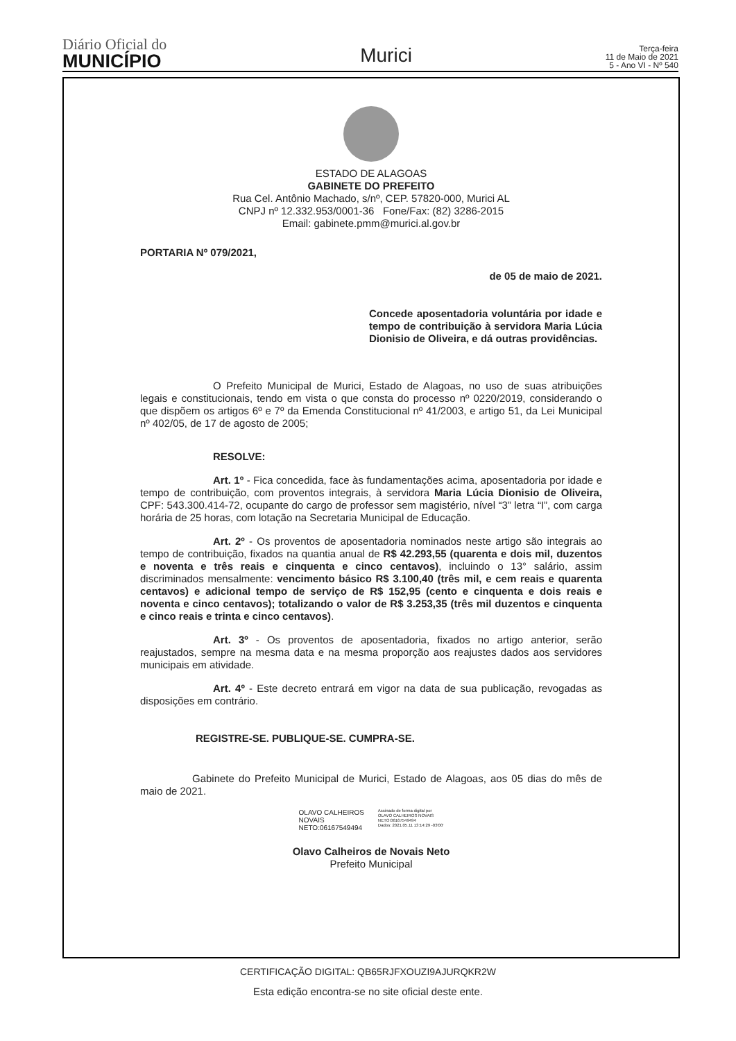Diário Oficial do
MUNICÍPIO
Murici
Terça-feira
11 de Maio de 2021
5 - Ano VI - Nº 540
ESTADO DE ALAGOAS
GABINETE DO PREFEITO
Rua Cel. Antônio Machado, s/nº, CEP. 57820-000, Murici AL
CNPJ nº 12.332.953/0001-36 Fone/Fax: (82) 3286-2015
Email: gabinete.pmm@murici.al.gov.br
PORTARIA Nº 079/2021,
de 05 de maio de 2021.
Concede aposentadoria voluntária por idade e tempo de contribuição à servidora Maria Lúcia Dionisio de Oliveira, e dá outras providências.
O Prefeito Municipal de Murici, Estado de Alagoas, no uso de suas atribuições legais e constitucionais, tendo em vista o que consta do processo nº 0220/2019, considerando o que dispõem os artigos 6º e 7º da Emenda Constitucional nº 41/2003, e artigo 51, da Lei Municipal nº 402/05, de 17 de agosto de 2005;
RESOLVE:
Art. 1º - Fica concedida, face às fundamentações acima, aposentadoria por idade e tempo de contribuição, com proventos integrais, à servidora Maria Lúcia Dionisio de Oliveira, CPF: 543.300.414-72, ocupante do cargo de professor sem magistério, nível “3” letra “I”, com carga horária de 25 horas, com lotação na Secretaria Municipal de Educação.
Art. 2º - Os proventos de aposentadoria nominados neste artigo são integrais ao tempo de contribuição, fixados na quantia anual de R$ 42.293,55 (quarenta e dois mil, duzentos e noventa e três reais e cinquenta e cinco centavos), incluindo o 13° salário, assim discriminados mensalmente: vencimento básico R$ 3.100,40 (três mil, e cem reais e quarenta centavos) e adicional tempo de serviço de R$ 152,95 (cento e cinquenta e dois reais e noventa e cinco centavos); totalizando o valor de R$ 3.253,35 (três mil duzentos e cinquenta e cinco reais e trinta e cinco centavos).
Art. 3º - Os proventos de aposentadoria, fixados no artigo anterior, serão reajustados, sempre na mesma data e na mesma proporção aos reajustes dados aos servidores municipais em atividade.
Art. 4º - Este decreto entrará em vigor na data de sua publicação, revogadas as disposições em contrário.
REGISTRE-SE. PUBLIQUE-SE. CUMPRA-SE.
Gabinete do Prefeito Municipal de Murici, Estado de Alagoas, aos 05 dias do mês de maio de 2021.
OLAVO CALHEIROS
NOVAIS
NETO:06167549494
Assinado de forma digital por
OLAVO CALHEIROS NOVAIS
NETO:06167549494
Dados: 2021.05.11 13:14:29 -03'00'
Olavo Calheiros de Novais Neto
Prefeito Municipal
CERTIFICAÇÃO DIGITAL: QB65RJFXOUZI9AJURQKR2W
Esta edição encontra-se no site oficial deste ente.